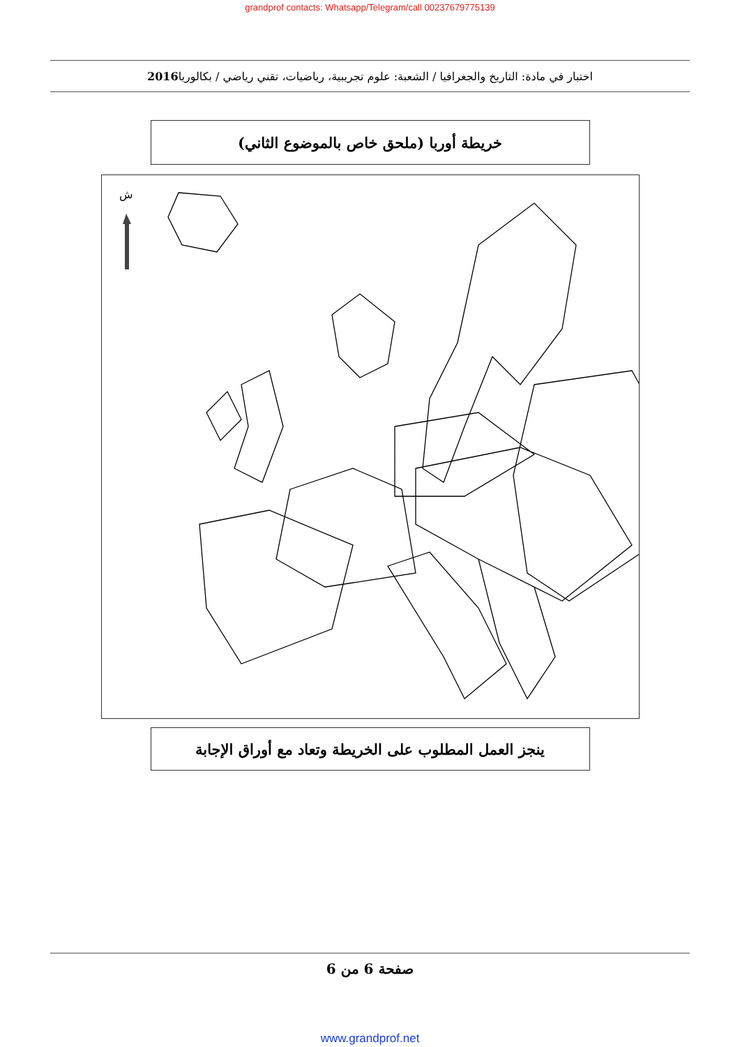grandprof contacts: Whatsapp/Telegram/call 00237679775139
اختبار في مادة: التاريخ والجغرافيا / الشعبة: علوم تجريبية، رياضيات، تقني رياضي / بكالوريا 2016
خريطة أوربا (ملحق خاص بالموضوع الثاني)
ش
ينجز العمل المطلوب على الخريطة وتعاد مع أوراق الإجابة
صفحة 6 من 6
www.grandprof.net